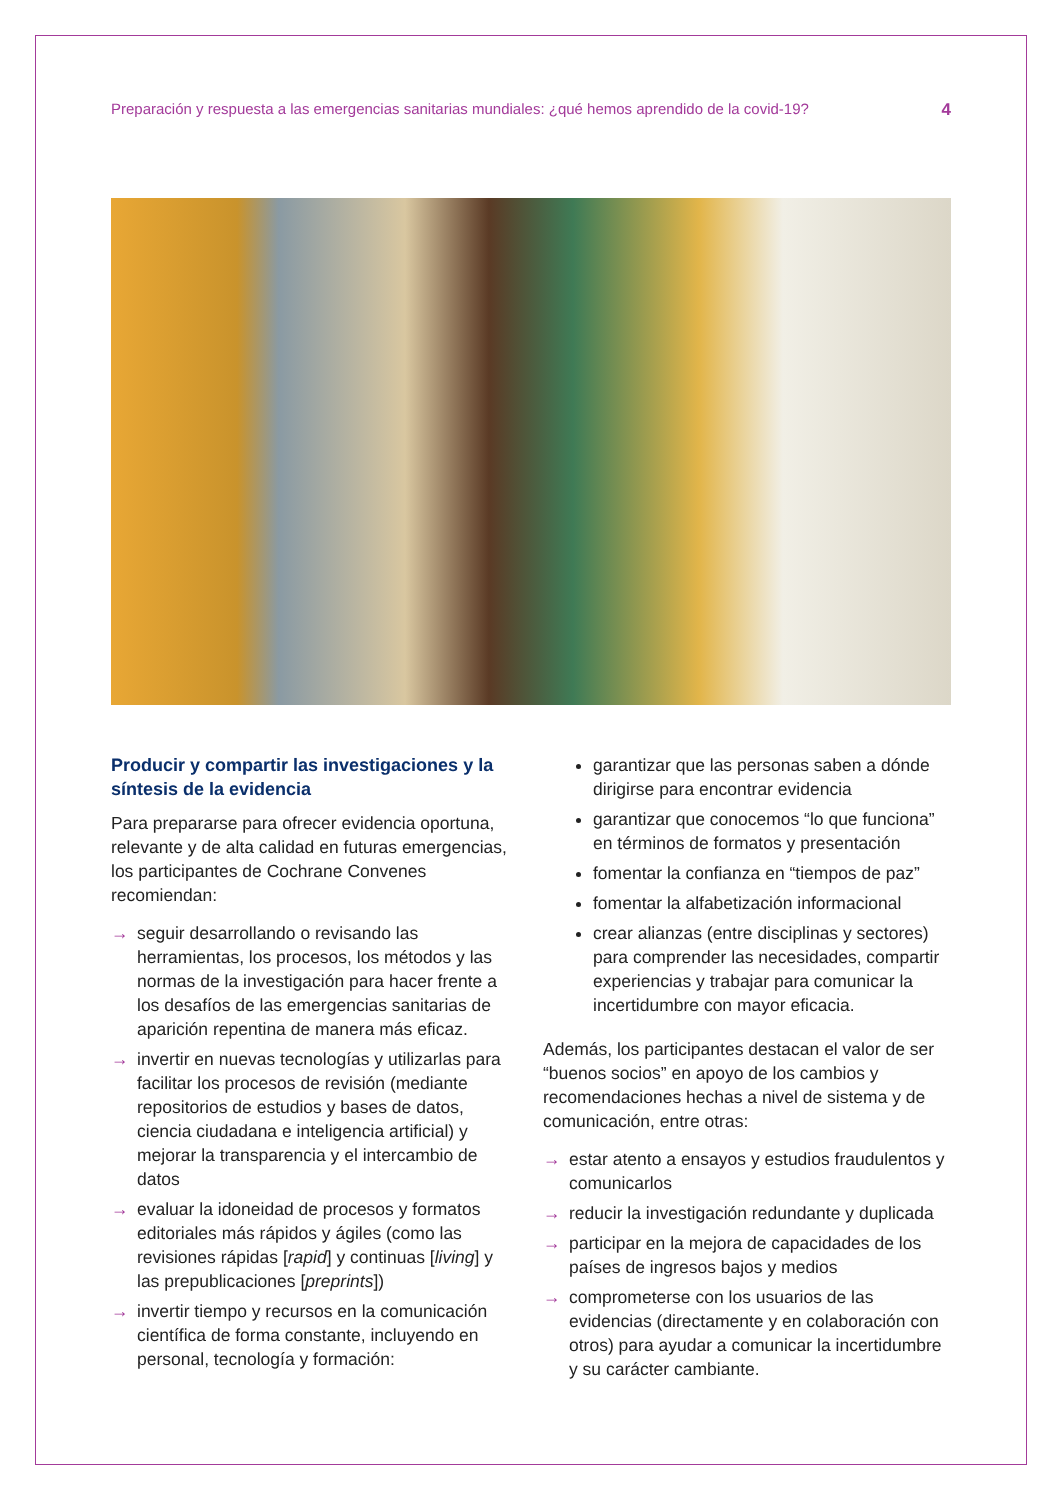Preparación y respuesta a las emergencias sanitarias mundiales: ¿qué hemos aprendido de la covid-19? 4
Producir y compartir las investigaciones y la síntesis de la evidencia
Para prepararse para ofrecer evidencia oportuna, relevante y de alta calidad en futuras emergencias, los participantes de Cochrane Convenes recomiendan:
→ seguir desarrollando o revisando las herramientas, los procesos, los métodos y las normas de la investigación para hacer frente a los desafíos de las emergencias sanitarias de aparición repentina de manera más eficaz.
→ invertir en nuevas tecnologías y utilizarlas para facilitar los procesos de revisión (mediante repositorios de estudios y bases de datos, ciencia ciudadana e inteligencia artificial) y mejorar la transparencia y el intercambio de datos
→ evaluar la idoneidad de procesos y formatos editoriales más rápidos y ágiles (como las revisiones rápidas [rapid] y continuas [living] y las prepublicaciones [preprints])
→ invertir tiempo y recursos en la comunicación científica de forma constante, incluyendo en personal, tecnología y formación:
garantizar que las personas saben a dónde dirigirse para encontrar evidencia
garantizar que conocemos “lo que funciona” en términos de formatos y presentación
fomentar la confianza en “tiempos de paz”
fomentar la alfabetización informacional
crear alianzas (entre disciplinas y sectores) para comprender las necesidades, compartir experiencias y trabajar para comunicar la incertidumbre con mayor eficacia.
Además, los participantes destacan el valor de ser “buenos socios” en apoyo de los cambios y recomendaciones hechas a nivel de sistema y de comunicación, entre otras:
→ estar atento a ensayos y estudios fraudulentos y comunicarlos
→ reducir la investigación redundante y duplicada
→ participar en la mejora de capacidades de los países de ingresos bajos y medios
→ comprometerse con los usuarios de las evidencias (directamente y en colaboración con otros) para ayudar a comunicar la incertidumbre y su carácter cambiante.